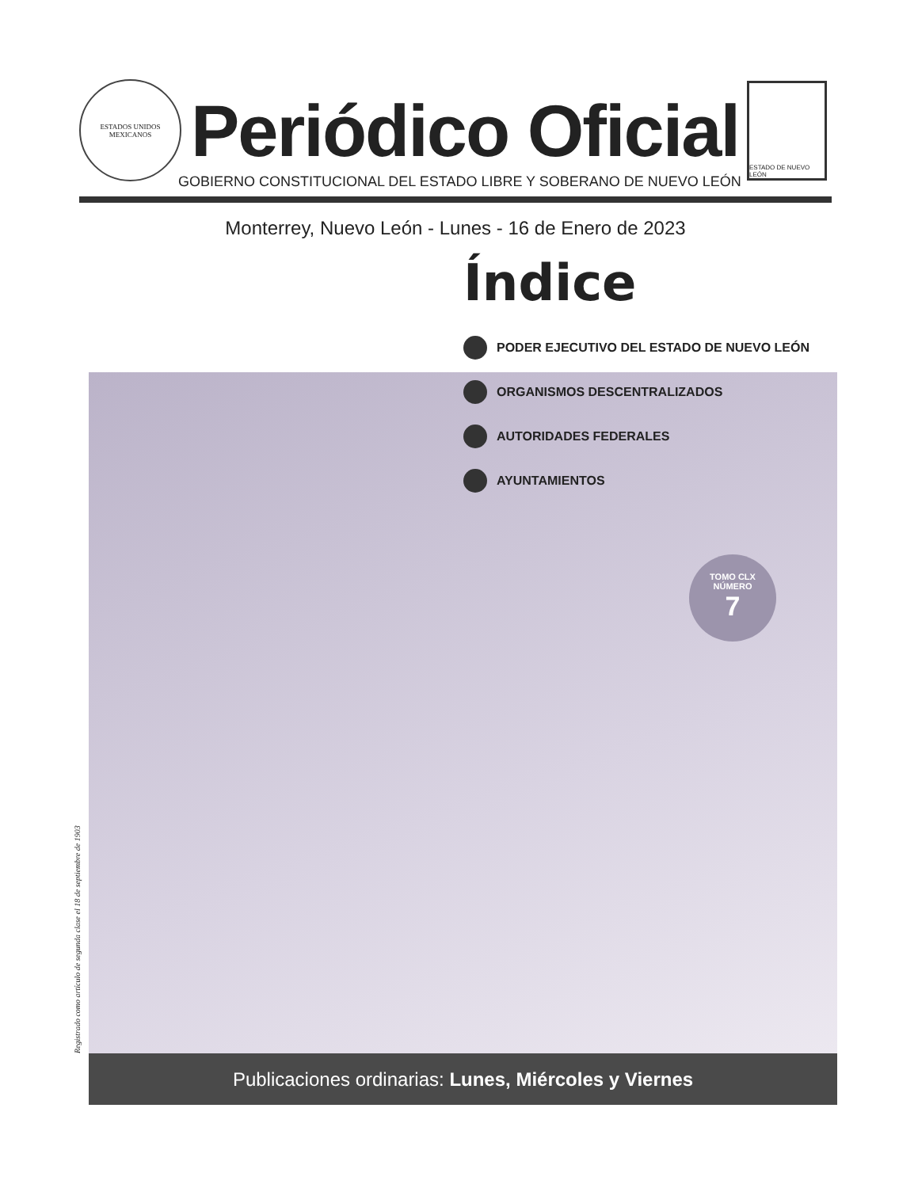ESTADOS UNIDOS MEXICANOS
Periódico Oficial
ESTADO DE NUEVO LEÓN
GOBIERNO CONSTITUCIONAL DEL ESTADO LIBRE Y SOBERANO DE NUEVO LEÓN
Monterrey, Nuevo León - Lunes - 16 de Enero de 2023
Índice
PODER EJECUTIVO DEL ESTADO DE NUEVO LEÓN
ORGANISMOS DESCENTRALIZADOS
AUTORIDADES FEDERALES
AYUNTAMIENTOS
TOMO CLX
NÚMERO
7
Registrado como artículo de segunda clase el 18 de septiembre de 1903
Publicaciones ordinarias: Lunes, Miércoles y Viernes